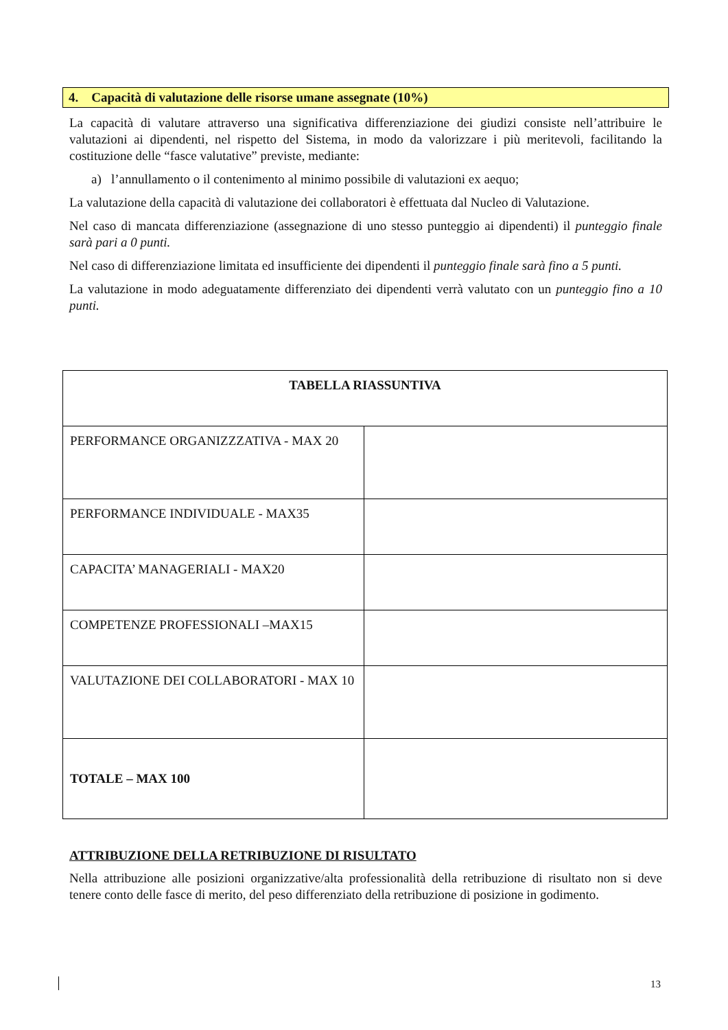4. Capacità di valutazione delle risorse umane assegnate (10%)
La capacità di valutare attraverso una significativa differenziazione dei giudizi consiste nell’attribuire le valutazioni ai dipendenti, nel rispetto del Sistema, in modo da valorizzare i più meritevoli, facilitando la costituzione delle “fasce valutative” previste, mediante:
a) l’annullamento o il contenimento al minimo possibile di valutazioni ex aequo;
La valutazione della capacità di valutazione dei collaboratori è effettuata dal Nucleo di Valutazione.
Nel caso di mancata differenziazione (assegnazione di uno stesso punteggio ai dipendenti) il punteggio finale sarà pari a 0 punti.
Nel caso di differenziazione limitata ed insufficiente dei dipendenti il punteggio finale sarà fino a 5 punti.
La valutazione in modo adeguatamente differenziato dei dipendenti verrà valutato con un punteggio fino a 10 punti.
| TABELLA RIASSUNTIVA | |
| PERFORMANCE ORGANIZZZATIVA - MAX 20 | |
| PERFORMANCE INDIVIDUALE - MAX35 | |
| CAPACITA’ MANAGERIALI - MAX20 | |
| COMPETENZE PROFESSIONALI –MAX15 | |
| VALUTAZIONE DEI COLLABORATORI - MAX 10 | |
| TOTALE – MAX 100 | |
ATTRIBUZIONE DELLA RETRIBUZIONE DI RISULTATO
Nella attribuzione alle posizioni organizzative/alta professionalità della retribuzione di risultato non si deve tenere conto delle fasce di merito, del peso differenziato della retribuzione di posizione in godimento.
13